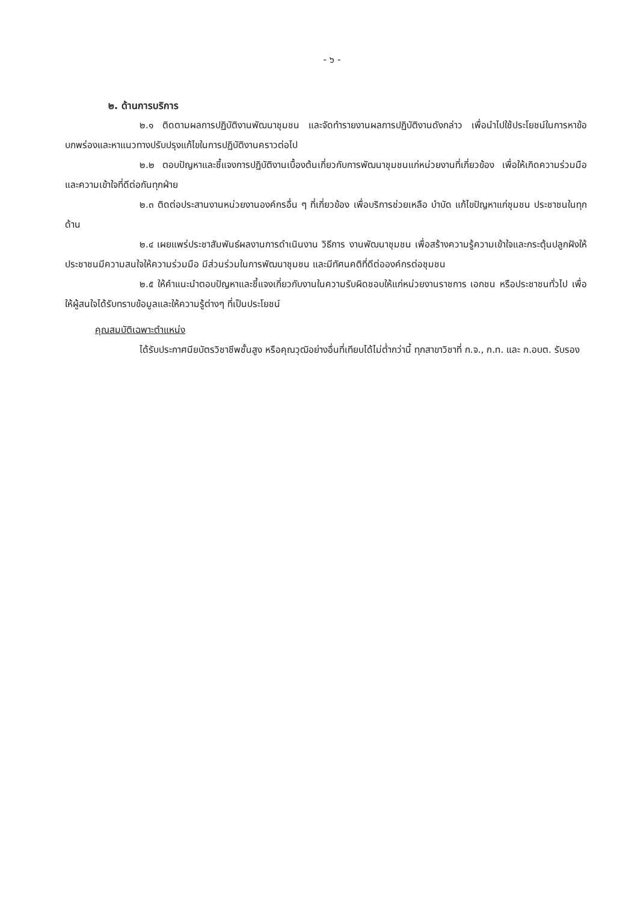- ๖ -
๒. ด้านการบริการ
๒.๑ ติดตามผลการปฏิบัติงานพัฒนาชุมชน และจัดทำรายงานผลการปฏิบัติงานดังกล่าว เพื่อนำไปใช้ประโยชน์ในการหาข้อบกพร่องและหาแนวทางปรับปรุงแก้ไขในการปฏิบัติงานคราวต่อไป
๒.๒ ตอบปัญหาและชี้แจงการปฏิบัติงานเบื้องต้นเกี่ยวกับการพัฒนาชุมชนแก่หน่วยงานที่เกี่ยวข้อง เพื่อให้เกิดความร่วมมือและความเข้าใจที่ดีต่อกันทุกฝ่าย
๒.๓ ติดต่อประสานงานหน่วยงานองค์กรอื่น ๆ ที่เกี่ยวข้อง เพื่อบริการช่วยเหลือ บำบัด แก้ไขปัญหาแก่ชุมชน ประชาชนในทุกด้าน
๒.๔ เผยแพร่ประชาสัมพันธ์ผลงานการดำเนินงาน วิธีการ งานพัฒนาชุมชน เพื่อสร้างความรู้ความเข้าใจและกระตุ้นปลูกฝังให้ประชาชนมีความสนใจให้ความร่วมมือ มีส่วนร่วมในการพัฒนาชุมชน และมีทัศนคติที่ดีต่อองค์กรต่อชุมชน
๒.๕ ให้คำแนะนำตอบปัญหาและชี้แจงเกี่ยวกับงานในความรับผิดชอบให้แก่หน่วยงานราชการ เอกชน หรือประชาชนทั่วไป เพื่อให้ผู้สนใจได้รับทราบข้อมูลและให้ความรู้ต่างๆ ที่เป็นประโยชน์
คุณสมบัติเฉพาะตำแหน่ง
ได้รับประกาศนียบัตรวิชาชีพชั้นสูง หรือคุณวุฒิอย่างอื่นที่เทียบได้ไม่ต่ำกว่านี้ ทุกสาขาวิชาที่ ก.จ., ก.ท. และ ก.อบต. รับรอง